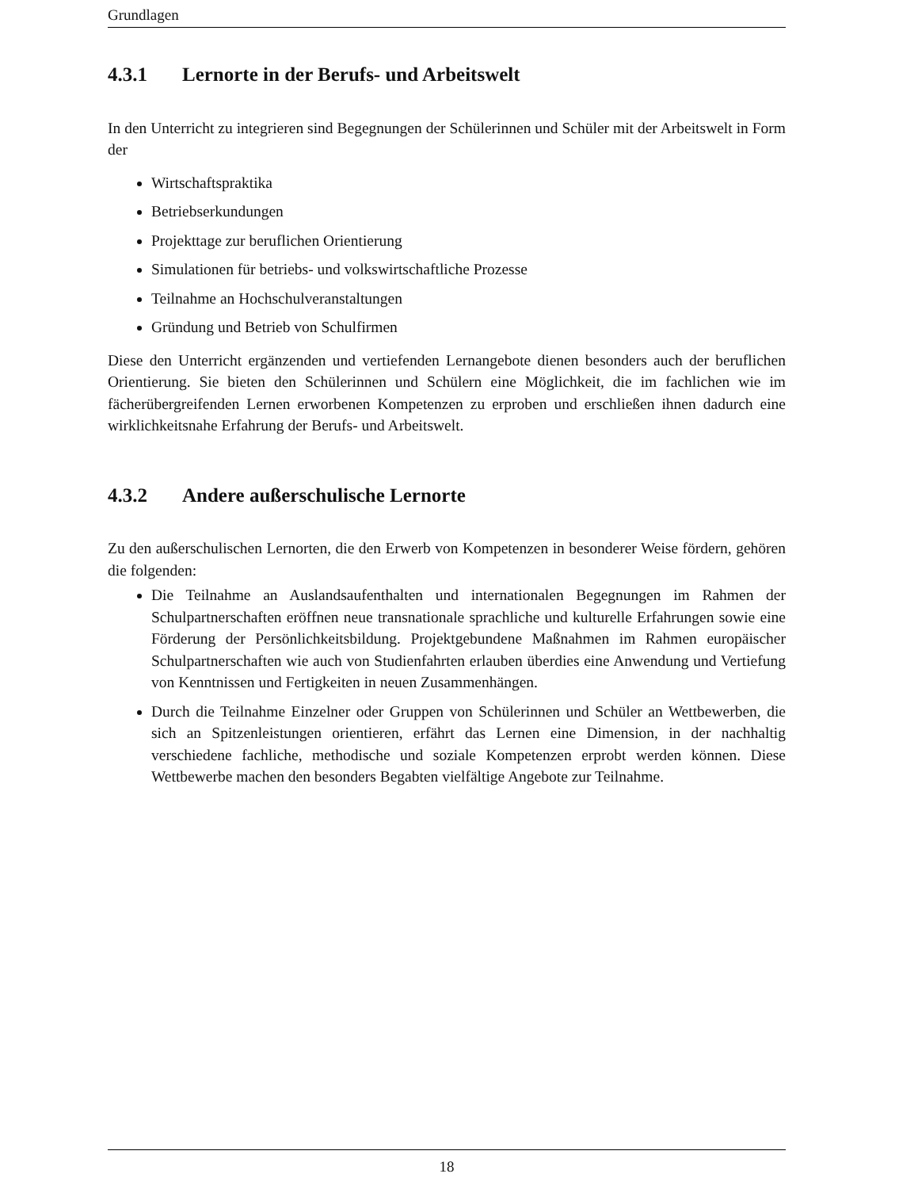Grundlagen
4.3.1 Lernorte in der Berufs- und Arbeitswelt
In den Unterricht zu integrieren sind Begegnungen der Schülerinnen und Schüler mit der Arbeitswelt in Form der
Wirtschaftspraktika
Betriebserkundungen
Projekttage zur beruflichen Orientierung
Simulationen für betriebs- und volkswirtschaftliche Prozesse
Teilnahme an Hochschulveranstaltungen
Gründung und Betrieb von Schulfirmen
Diese den Unterricht ergänzenden und vertiefenden Lernangebote dienen besonders auch der beruflichen Orientierung. Sie bieten den Schülerinnen und Schülern eine Möglichkeit, die im fachlichen wie im fächerübergreifenden Lernen erworbenen Kompetenzen zu erproben und erschließen ihnen dadurch eine wirklichkeitsnahe Erfahrung der Berufs- und Arbeitswelt.
4.3.2 Andere außerschulische Lernorte
Zu den außerschulischen Lernorten, die den Erwerb von Kompetenzen in besonderer Weise fördern, gehören die folgenden:
Die Teilnahme an Auslandsaufenthalten und internationalen Begegnungen im Rahmen der Schulpartnerschaften eröffnen neue transnationale sprachliche und kulturelle Erfahrungen sowie eine Förderung der Persönlichkeitsbildung. Projektgebundene Maßnahmen im Rahmen europäischer Schulpartnerschaften wie auch von Studienfahrten erlauben überdies eine Anwendung und Vertiefung von Kenntnissen und Fertigkeiten in neuen Zusammenhängen.
Durch die Teilnahme Einzelner oder Gruppen von Schülerinnen und Schüler an Wettbewerben, die sich an Spitzenleistungen orientieren, erfährt das Lernen eine Dimension, in der nachhaltig verschiedene fachliche, methodische und soziale Kompetenzen erprobt werden können. Diese Wettbewerbe machen den besonders Begabten vielfältige Angebote zur Teilnahme.
18